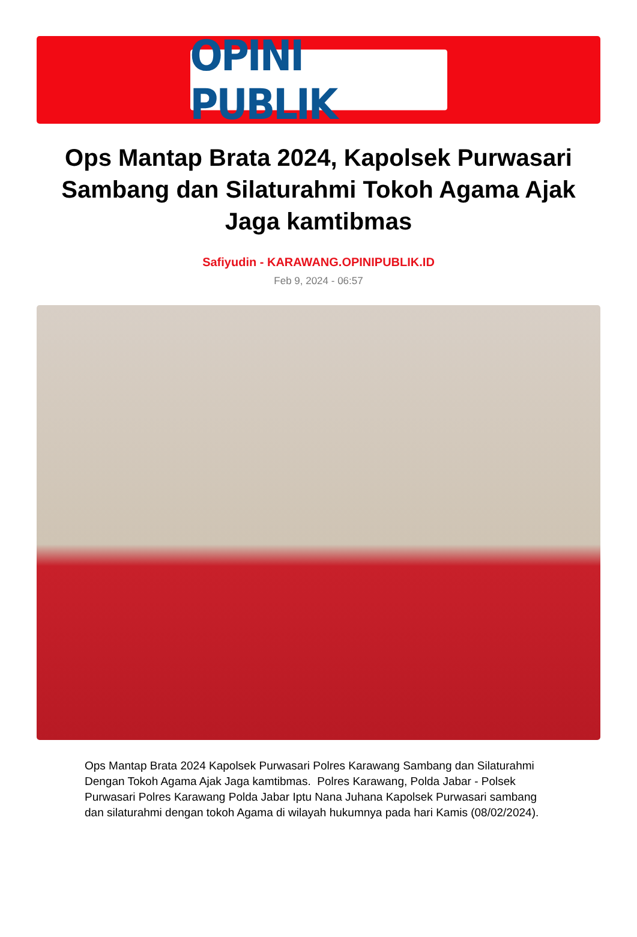OPINI PUBLIK
Ops Mantap Brata 2024, Kapolsek Purwasari Sambang dan Silaturahmi Tokoh Agama Ajak Jaga kamtibmas
Safiyudin - KARAWANG.OPINIPUBLIK.ID
Feb 9, 2024 - 06:57
Ops Mantap Brata 2024 Kapolsek Purwasari Polres Karawang Sambang dan Silaturahmi Dengan Tokoh Agama Ajak Jaga kamtibmas. Polres Karawang, Polda Jabar - Polsek Purwasari Polres Karawang Polda Jabar Iptu Nana Juhana Kapolsek Purwasari sambang dan silaturahmi dengan tokoh Agama di wilayah hukumnya pada hari Kamis (08/02/2024).